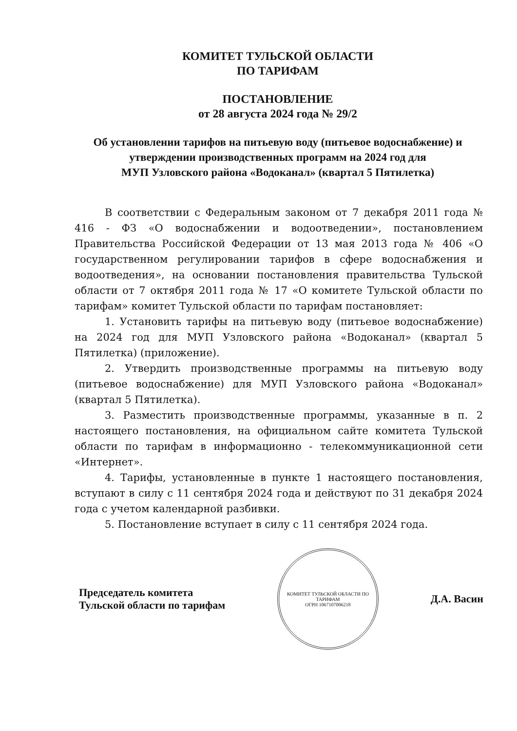КОМИТЕТ ТУЛЬСКОЙ ОБЛАСТИ
ПО ТАРИФАМ
ПОСТАНОВЛЕНИЕ
от 28 августа 2024 года № 29/2
Об установлении тарифов на питьевую воду (питьевое водоснабжение) и утверждении производственных программ на 2024 год для
МУП Узловского района «Водоканал» (квартал 5 Пятилетка)
В соответствии с Федеральным законом от 7 декабря 2011 года № 416 - ФЗ «О водоснабжении и водоотведении», постановлением Правительства Российской Федерации от 13 мая 2013 года № 406 «О государственном регулировании тарифов в сфере водоснабжения и водоотведения», на основании постановления правительства Тульской области от 7 октября 2011 года № 17 «О комитете Тульской области по тарифам» комитет Тульской области по тарифам постановляет:
1. Установить тарифы на питьевую воду (питьевое водоснабжение) на 2024 год для МУП Узловского района «Водоканал» (квартал 5 Пятилетка) (приложение).
2. Утвердить производственные программы на питьевую воду (питьевое водоснабжение) для МУП Узловского района «Водоканал» (квартал 5 Пятилетка).
3. Разместить производственные программы, указанные в п. 2 настоящего постановления, на официальном сайте комитета Тульской области по тарифам в информационно - телекоммуникационной сети «Интернет».
4. Тарифы, установленные в пункте 1 настоящего постановления, вступают в силу с 11 сентября 2024 года и действуют по 31 декабря 2024 года с учетом календарной разбивки.
5. Постановление вступает в силу с 11 сентября 2024 года.
Председатель комитета
Тульской области по тарифам
КОМИТЕТ ТУЛЬСКОЙ ОБЛАСТИ ПО ТАРИФАМ
ОГРН 1067107006218
Д.А. Васин